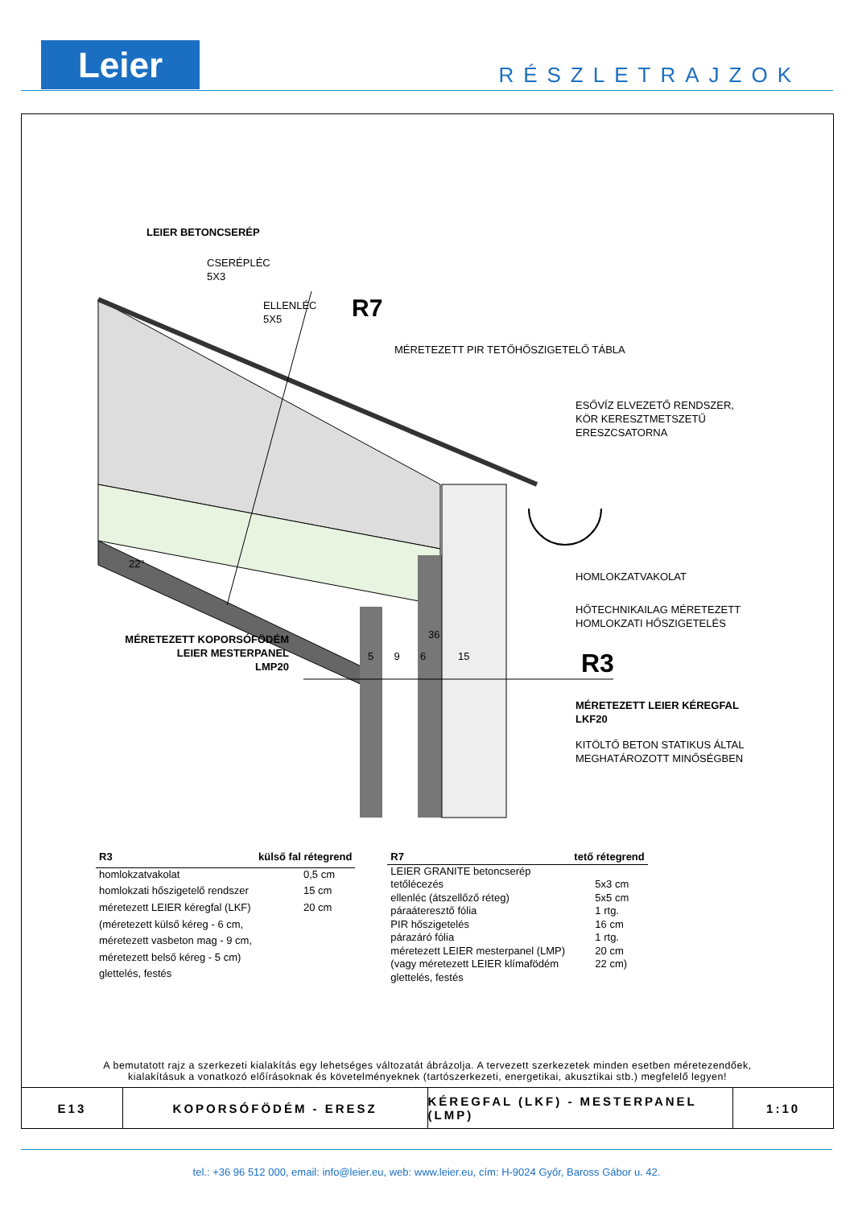Leier RÉSZLETRAJZOK
LEIER BETONCSERÉP
CSERÉPLÉC
5X3
ELLENLÉC
5X5
R7
MÉRETEZETT PIR TETŐHŐSZIGETELŐ TÁBLA
ESŐVÍZ ELVEZETŐ RENDSZER,
KÖR KERESZTMETSZETŰ
ERESZCSATORNA
22°
HOMLOKZATVAKOLAT
HŐTECHNIKAILAG MÉRETEZETT
HOMLOKZATI HŐSZIGETELÉS
MÉRETEZETT KOPORSÓFÖDÉM
LEIER MESTERPANEL
LMP20
5 9 6 15
36
R3
MÉRETEZETT LEIER KÉREGFAL
LKF20
KITÖLTŐ BETON STATIKUS ÁLTAL
MEGHATÁROZOTT MINŐSÉGBEN
| R3 | külső fal rétegrend |
| --- | --- |
| homlokzatvakolat | 0,5 cm |
| homlokzati hőszigetelő rendszer | 15 cm |
| méretezett LEIER kéregfal (LKF) | 20 cm |
| (méretezett külső kéreg - 6 cm, | |
| méretezett vasbeton mag - 9 cm, | |
| méretezett belső kéreg - 5 cm) | |
| glettelés, festés | |
| R7 | tető rétegrend |
| --- | --- |
| LEIER GRANITE betoncserép | |
| tetőlécezés | 5x3 cm |
| ellenléc (átszellőző réteg) | 5x5 cm |
| páraáteresztő fólia | 1 rtg. |
| PIR hőszigetelés | 16 cm |
| párazáró fólia | 1 rtg. |
| méretezett LEIER mesterpanel (LMP) | 20 cm |
| (vagy méretezett LEIER klímafödém | 22 cm) |
| glettelés, festés | |
A bemutatott rajz a szerkezeti kialakítás egy lehetséges változatát ábrázolja. A tervezett szerkezetek minden esetben méretezendőek,
kialakításuk a vonatkozó előírásoknak és követelményeknek (tartószerkezeti, energetikai, akusztikai stb.) megfelelő legyen!
E13 KOPORSÓFÖDÉM - ERESZ KÉREGFAL (LKF) - MESTERPANEL (LMP)
1:10
tel.: +36 96 512 000, email: info@leier.eu, web: www.leier.eu, cím: H-9024 Győr, Baross Gábor u. 42.